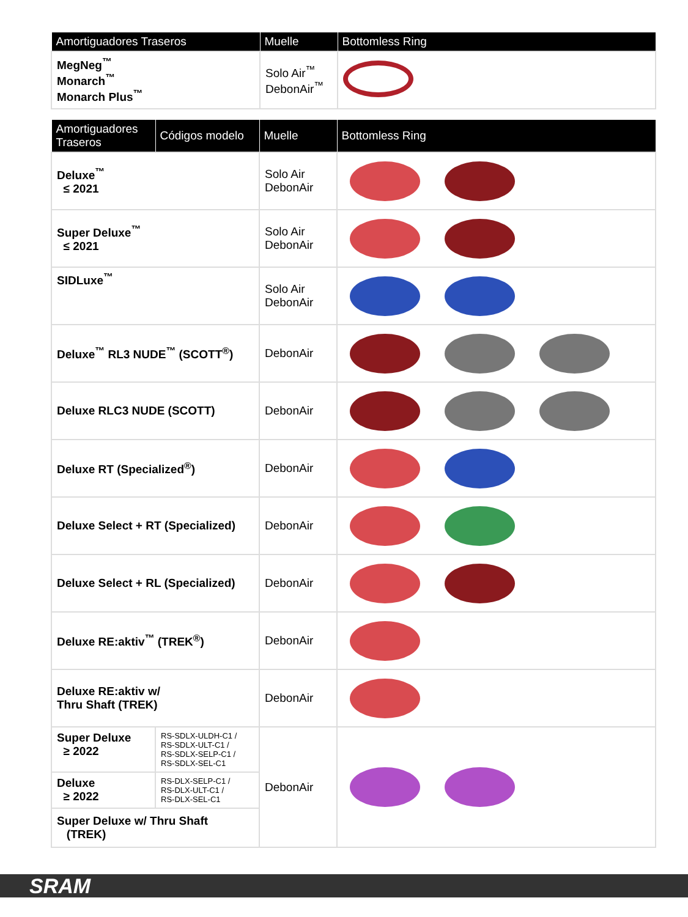| Amortiguadores Traseros | Muelle | Bottomless Ring |
| --- | --- | --- |
| MegNeg<sup>™</sup> Monarch<sup>™</sup> Monarch Plus<sup>™</sup> | Solo Air<sup>™</sup> DebonAir<sup>™</sup> | |
| Amortiguadores Traseros | Códigos modelo | Muelle | Bottomless Ring |
| --- | --- | --- | --- |
| Deluxe<sup>™</sup> ≤ 2021 | | Solo Air DebonAir | |
| Super Deluxe<sup>™</sup> ≤ 2021 | | Solo Air DebonAir | |
| SIDLuxe<sup>™</sup> | | Solo Air DebonAir | |
| Deluxe<sup>™</sup> RL3 NUDE<sup>™</sup> (SCOTT<sup>®</sup>) | | DebonAir | |
| Deluxe RLC3 NUDE (SCOTT) | | DebonAir | |
| Deluxe RT (Specialized<sup>®</sup>) | | DebonAir | |
| Deluxe Select + RT (Specialized) | | DebonAir | |
| Deluxe Select + RL (Specialized) | | DebonAir | |
| Deluxe RE:aktiv<sup>™</sup> (TREK<sup>®</sup>) | | DebonAir | |
| Deluxe RE:aktiv w/ Thru Shaft (TREK) | | DebonAir | |
| Super Deluxe ≥ 2022 | RS-SDLX-ULDH-C1 / RS-SDLX-ULT-C1 / RS-SDLX-SELP-C1 / RS-SDLX-SEL-C1 | DebonAir | |
| Deluxe ≥ 2022 | RS-DLX-SELP-C1 / RS-DLX-ULT-C1 / RS-DLX-SEL-C1 | | |
| Super Deluxe w/ Thru Shaft (TREK) | | | |
SRAM